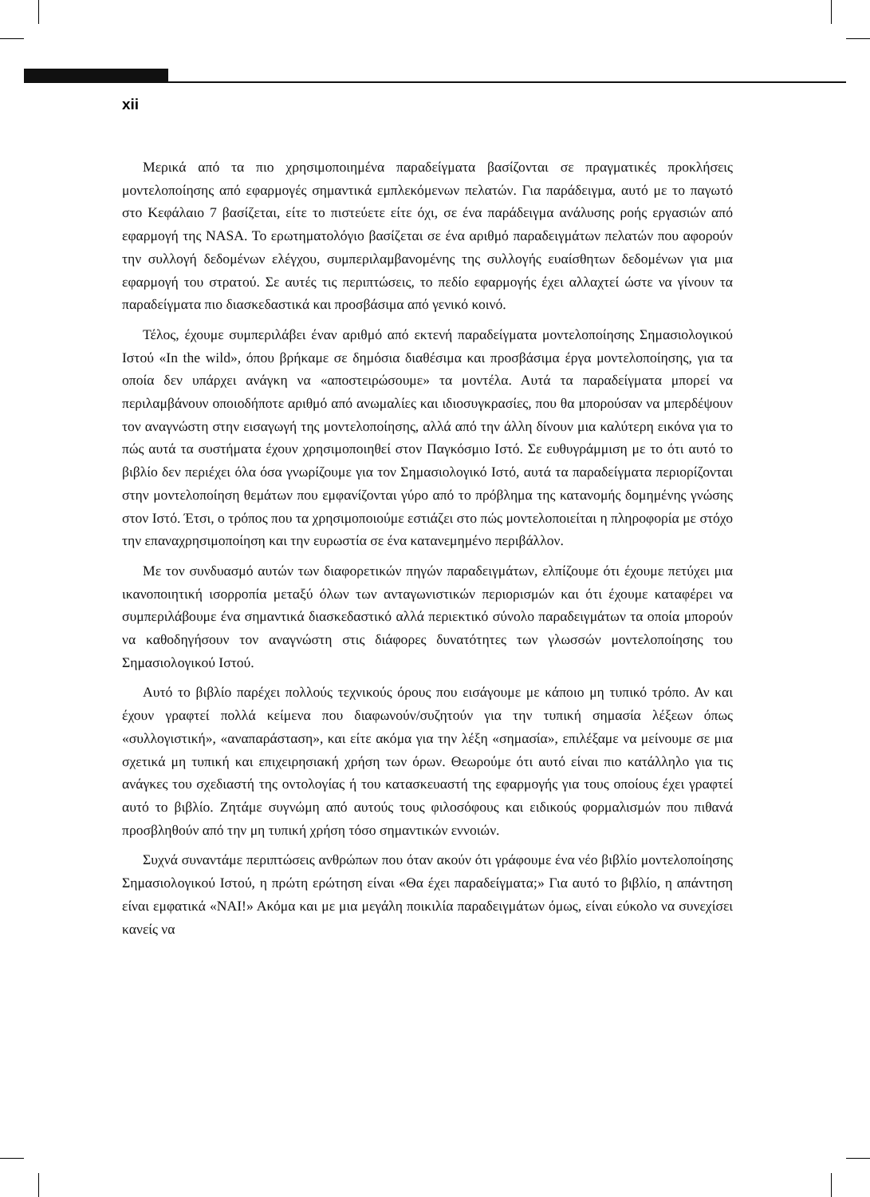xii
Μερικά από τα πιο χρησιμοποιημένα παραδείγματα βασίζονται σε πραγματικές προκλήσεις μοντελοποίησης από εφαρμογές σημαντικά εμπλεκόμενων πελατών. Για παράδειγμα, αυτό με το παγωτό στο Κεφάλαιο 7 βασίζεται, είτε το πιστεύετε είτε όχι, σε ένα παράδειγμα ανάλυσης ροής εργασιών από εφαρμογή της NASA. Το ερωτηματολόγιο βασίζεται σε ένα αριθμό παραδειγμάτων πελατών που αφορούν την συλλογή δεδομένων ελέγχου, συμπεριλαμβανομένης της συλλογής ευαίσθητων δεδομένων για μια εφαρμογή του στρατού. Σε αυτές τις περιπτώσεις, το πεδίο εφαρμογής έχει αλλαχτεί ώστε να γίνουν τα παραδείγματα πιο διασκεδαστικά και προσβάσιμα από γενικό κοινό.
Τέλος, έχουμε συμπεριλάβει έναν αριθμό από εκτενή παραδείγματα μοντελοποίησης Σημασιολογικού Ιστού «In the wild», όπου βρήκαμε σε δημόσια διαθέσιμα και προσβάσιμα έργα μοντελοποίησης, για τα οποία δεν υπάρχει ανάγκη να «αποστειρώσουμε» τα μοντέλα. Αυτά τα παραδείγματα μπορεί να περιλαμβάνουν οποιοδήποτε αριθμό από ανωμαλίες και ιδιοσυγκρασίες, που θα μπορούσαν να μπερδέψουν τον αναγνώστη στην εισαγωγή της μοντελοποίησης, αλλά από την άλλη δίνουν μια καλύτερη εικόνα για το πώς αυτά τα συστήματα έχουν χρησιμοποιηθεί στον Παγκόσμιο Ιστό. Σε ευθυγράμμιση με το ότι αυτό το βιβλίο δεν περιέχει όλα όσα γνωρίζουμε για τον Σημασιολογικό Ιστό, αυτά τα παραδείγματα περιορίζονται στην μοντελοποίηση θεμάτων που εμφανίζονται γύρο από το πρόβλημα της κατανομής δομημένης γνώσης στον Ιστό. Έτσι, ο τρόπος που τα χρησιμοποιούμε εστιάζει στο πώς μοντελοποιείται η πληροφορία με στόχο την επαναχρησιμοποίηση και την ευρωστία σε ένα κατανεμημένο περιβάλλον.
Με τον συνδυασμό αυτών των διαφορετικών πηγών παραδειγμάτων, ελπίζουμε ότι έχουμε πετύχει μια ικανοποιητική ισορροπία μεταξύ όλων των ανταγωνιστικών περιορισμών και ότι έχουμε καταφέρει να συμπεριλάβουμε ένα σημαντικά διασκεδαστικό αλλά περιεκτικό σύνολο παραδειγμάτων τα οποία μπορούν να καθοδηγήσουν τον αναγνώστη στις διάφορες δυνατότητες των γλωσσών μοντελοποίησης του Σημασιολογικού Ιστού.
Αυτό το βιβλίο παρέχει πολλούς τεχνικούς όρους που εισάγουμε με κάποιο μη τυπικό τρόπο. Αν και έχουν γραφτεί πολλά κείμενα που διαφωνούν/συζητούν για την τυπική σημασία λέξεων όπως «συλλογιστική», «αναπαράσταση», και είτε ακόμα για την λέξη «σημασία», επιλέξαμε να μείνουμε σε μια σχετικά μη τυπική και επιχειρησιακή χρήση των όρων. Θεωρούμε ότι αυτό είναι πιο κατάλληλο για τις ανάγκες του σχεδιαστή της οντολογίας ή του κατασκευαστή της εφαρμογής για τους οποίους έχει γραφτεί αυτό το βιβλίο. Ζητάμε συγνώμη από αυτούς τους φιλοσόφους και ειδικούς φορμαλισμών που πιθανά προσβληθούν από την μη τυπική χρήση τόσο σημαντικών εννοιών.
Συχνά συναντάμε περιπτώσεις ανθρώπων που όταν ακούν ότι γράφουμε ένα νέο βιβλίο μοντελοποίησης Σημασιολογικού Ιστού, η πρώτη ερώτηση είναι «Θα έχει παραδείγματα;» Για αυτό το βιβλίο, η απάντηση είναι εμφατικά «ΝΑΙ!» Ακόμα και με μια μεγάλη ποικιλία παραδειγμάτων όμως, είναι εύκολο να συνεχίσει κανείς να